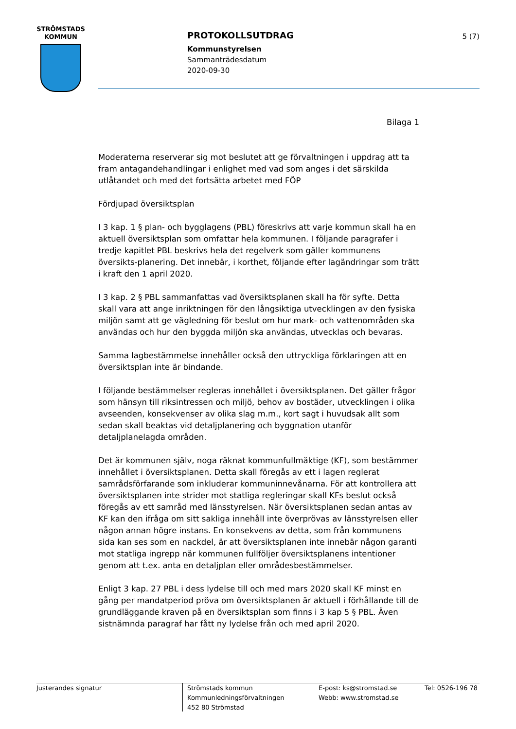STRÖMSTADS
KOMMUN
PROTOKOLLSUTDRAG
Kommunstyrelsen
Sammanträdesdatum
2020-09-30
5 (7)
Bilaga 1
Moderaterna reserverar sig mot beslutet att ge förvaltningen i uppdrag att ta fram antagandehandlingar i enlighet med vad som anges i det särskilda utlåtandet och med det fortsätta arbetet med FÖP
Fördjupad översiktsplan
I 3 kap. 1 § plan- och bygglagens (PBL) föreskrivs att varje kommun skall ha en aktuell översiktsplan som omfattar hela kommunen. I följande paragrafer i tredje kapitlet PBL beskrivs hela det regelverk som gäller kommunens översikts-planering. Det innebär, i korthet, följande efter lagändringar som trätt i kraft den 1 april 2020.
I 3 kap. 2 § PBL sammanfattas vad översiktsplanen skall ha för syfte. Detta skall vara att ange inriktningen för den långsiktiga utvecklingen av den fysiska miljön samt att ge vägledning för beslut om hur mark- och vattenområden ska användas och hur den byggda miljön ska användas, utvecklas och bevaras.
Samma lagbestämmelse innehåller också den uttryckliga förklaringen att en översiktsplan inte är bindande.
I följande bestämmelser regleras innehållet i översiktsplanen. Det gäller frågor som hänsyn till riksintressen och miljö, behov av bostäder, utvecklingen i olika avseenden, konsekvenser av olika slag m.m., kort sagt i huvudsak allt som sedan skall beaktas vid detaljplanering och byggnation utanför detaljplanelagda områden.
Det är kommunen själv, noga räknat kommunfullmäktige (KF), som bestämmer innehållet i översiktsplanen. Detta skall föregås av ett i lagen reglerat samrådsförfarande som inkluderar kommuninnevånarna. För att kontrollera att översiktsplanen inte strider mot statliga regleringar skall KFs beslut också föregås av ett samråd med länsstyrelsen. När översiktsplanen sedan antas av KF kan den ifråga om sitt sakliga innehåll inte överprövas av länsstyrelsen eller någon annan högre instans. En konsekvens av detta, som från kommunens sida kan ses som en nackdel, är att översiktsplanen inte innebär någon garanti mot statliga ingrepp när kommunen fullföljer översiktsplanens intentioner genom att t.ex. anta en detaljplan eller områdesbestämmelser.
Enligt 3 kap. 27 PBL i dess lydelse till och med mars 2020 skall KF minst en gång per mandatperiod pröva om översiktsplanen är aktuell i förhållande till de grundläggande kraven på en översiktsplan som finns i 3 kap 5 § PBL. Även sistnämnda paragraf har fått ny lydelse från och med april 2020.
Justerandes signatur
Strömstads kommun
Kommunledningsförvaltningen
452 80 Strömstad
E-post: ks@stromstad.se
Webb: www.stromstad.se
Tel: 0526-196 78